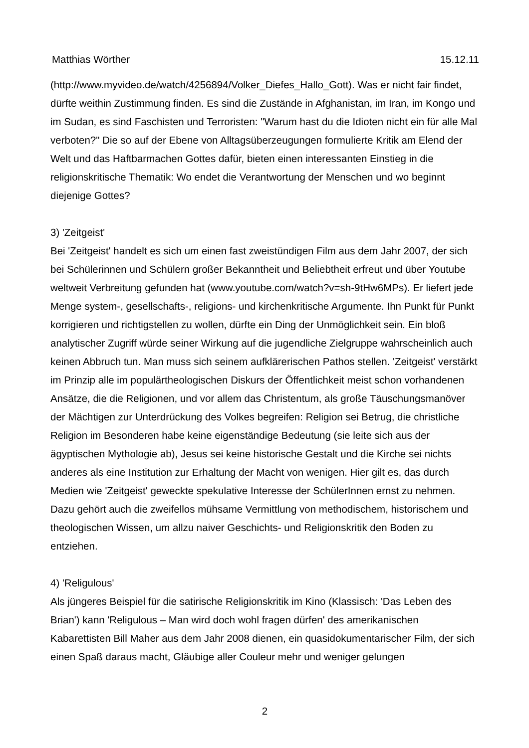Matthias Wörther 15.12.11
(http://www.myvideo.de/watch/4256894/Volker_Diefes_Hallo_Gott). Was er nicht fair findet, dürfte weithin Zustimmung finden. Es sind die Zustände in Afghanistan, im Iran, im Kongo und im Sudan, es sind Faschisten und Terroristen: "Warum hast du die Idioten nicht ein für alle Mal verboten?" Die so auf der Ebene von Alltagsüberzeugungen formulierte Kritik am Elend der Welt und das Haftbarmachen Gottes dafür, bieten einen interessanten Einstieg in die religionskritische Thematik: Wo endet die Verantwortung der Menschen und wo beginnt diejenige Gottes?
3) 'Zeitgeist'
Bei 'Zeitgeist' handelt es sich um einen fast zweistündigen Film aus dem Jahr 2007, der sich bei Schülerinnen und Schülern großer Bekanntheit und Beliebtheit erfreut und über Youtube weltweit Verbreitung gefunden hat (www.youtube.com/watch?v=sh-9tHw6MPs). Er liefert jede Menge system-, gesellschafts-, religions- und kirchenkritische Argumente. Ihn Punkt für Punkt korrigieren und richtigstellen zu wollen, dürfte ein Ding der Unmöglichkeit sein. Ein bloß analytischer Zugriff würde seiner Wirkung auf die jugendliche Zielgruppe wahrscheinlich auch keinen Abbruch tun. Man muss sich seinem aufklärerischen Pathos stellen. 'Zeitgeist' verstärkt im Prinzip alle im populärtheologischen Diskurs der Öffentlichkeit meist schon vorhandenen Ansätze, die die Religionen, und vor allem das Christentum, als große Täuschungsmanöver der Mächtigen zur Unterdrückung des Volkes begreifen: Religion sei Betrug, die christliche Religion im Besonderen habe keine eigenständige Bedeutung (sie leite sich aus der ägyptischen Mythologie ab), Jesus sei keine historische Gestalt und die Kirche sei nichts anderes als eine Institution zur Erhaltung der Macht von wenigen. Hier gilt es, das durch Medien wie 'Zeitgeist' geweckte spekulative Interesse der SchülerInnen ernst zu nehmen. Dazu gehört auch die zweifellos mühsame Vermittlung von methodischem, historischem und theologischen Wissen, um allzu naiver Geschichts- und Religionskritik den Boden zu entziehen.
4) 'Religulous'
Als jüngeres Beispiel für die satirische Religionskritik im Kino (Klassisch: 'Das Leben des Brian') kann 'Religulous – Man wird doch wohl fragen dürfen' des amerikanischen Kabarettisten Bill Maher aus dem Jahr 2008 dienen, ein quasidokumentarischer Film, der sich einen Spaß daraus macht, Gläubige aller Couleur mehr und weniger gelungen
2